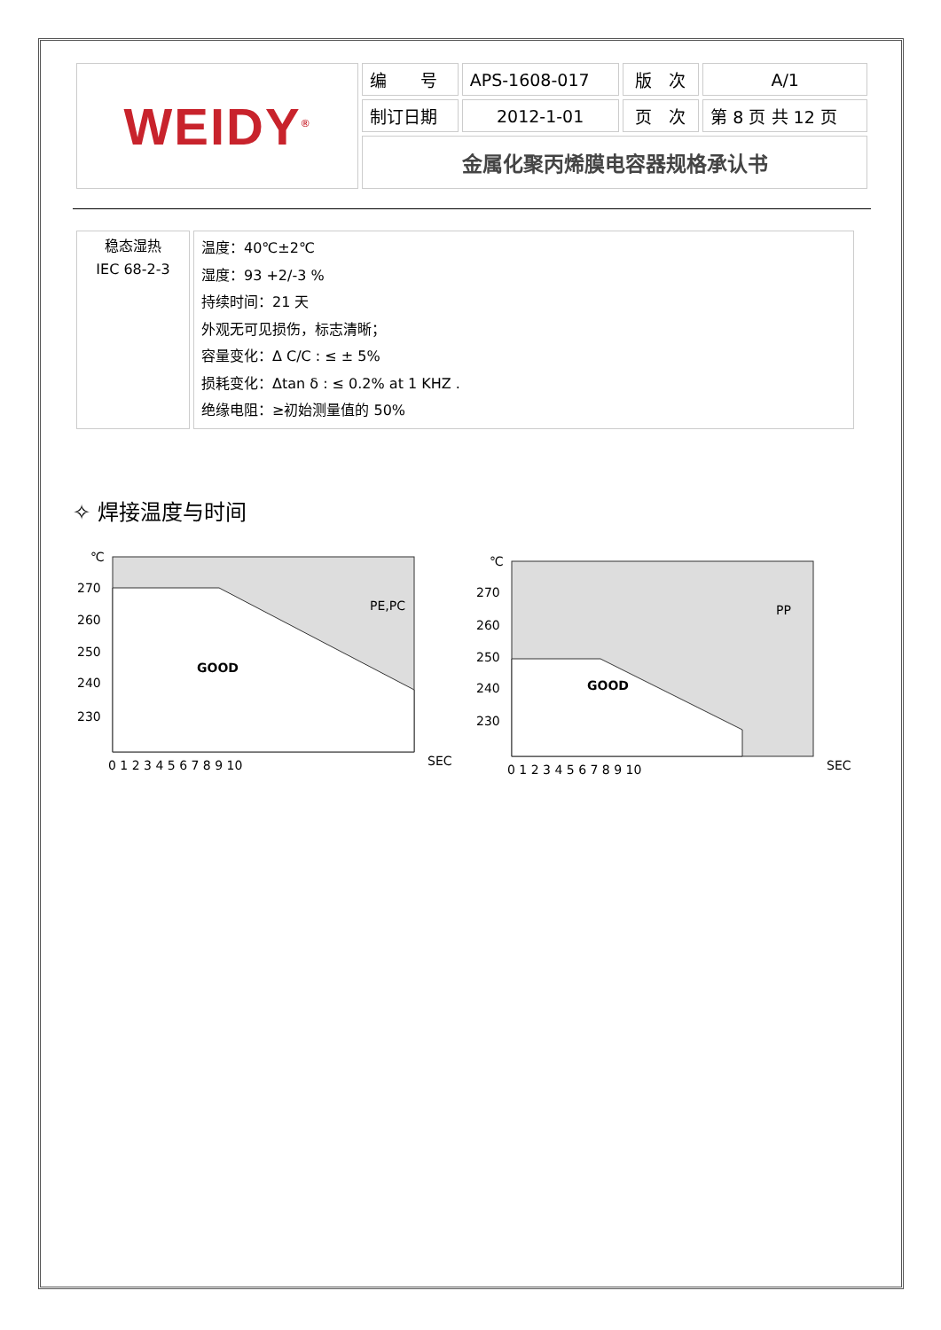| WEIDY<sup>®</sup> | 编 号 | APS-1608-017 | 版 次 | A/1 |
| | 制订日期 | 2012-1-01 | 页 次 | 第 8 页 共 12 页 |
| | 金属化聚丙烯膜电容器规格承认书 | | | |
| 稳态湿热 IEC 68-2-3 | 温度：40℃±2℃ 湿度：93 +2/-3 % 持续时间：21 天 外观无可见损伤，标志清晰； 容量变化：Δ C/C : ≤ ± 5% 损耗变化：Δtan δ : ≤ 0.2% at 1 KHZ . 绝缘电阻：≥初始测量值的 50% |
✧ 焊接温度与时间
℃
270
260
250
240
230
PE,PC
GOOD
0 1 2 3 4 5 6 7 8 9 10
SEC
℃
270
260
250
240
230
PP
GOOD
0 1 2 3 4 5 6 7 8 9 10
SEC